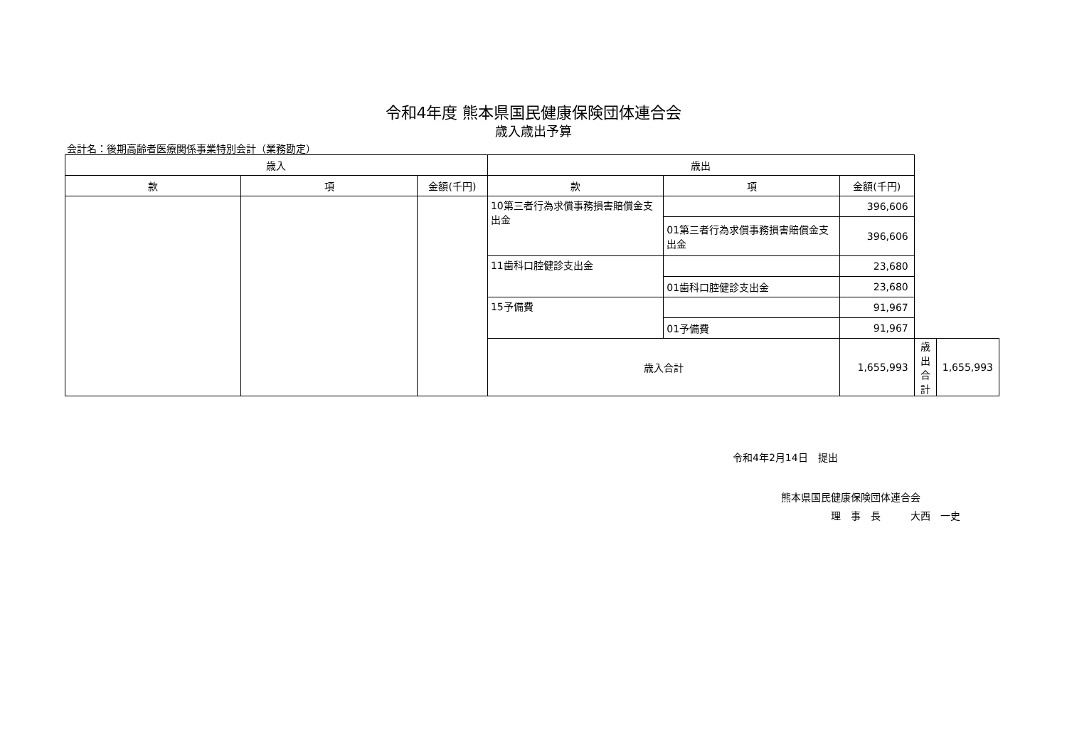令和4年度 熊本県国民健康保険団体連合会
歳入歳出予算
会計名：後期高齢者医療関係事業特別会計（業務勘定）
| 歳入 | | | 歳出 | | | | |
| --- | --- | --- | --- | --- | --- | --- | --- |
| 款 | 項 | 金額(千円) | 款 | 項 | 金額(千円) | | |
| | | | 10第三者行為求償事務損害賠償金支出金 | | 396,606 | | |
| | | | | 01第三者行為求償事務損害賠償金支出金 | 396,606 | | |
| | | | 11歯科口腔健診支出金 | | 23,680 | | |
| | | | | 01歯科口腔健診支出金 | 23,680 | | |
| | | | 15予備費 | | 91,967 | | |
| | | | | 01予備費 | 91,967 | | |
| | | | 歳入合計 | | 1,655,993 | 歳出合計 | 1,655,993 |
令和4年2月14日　提出
熊本県国民健康保険団体連合会
理　事　長　　　大西　一史